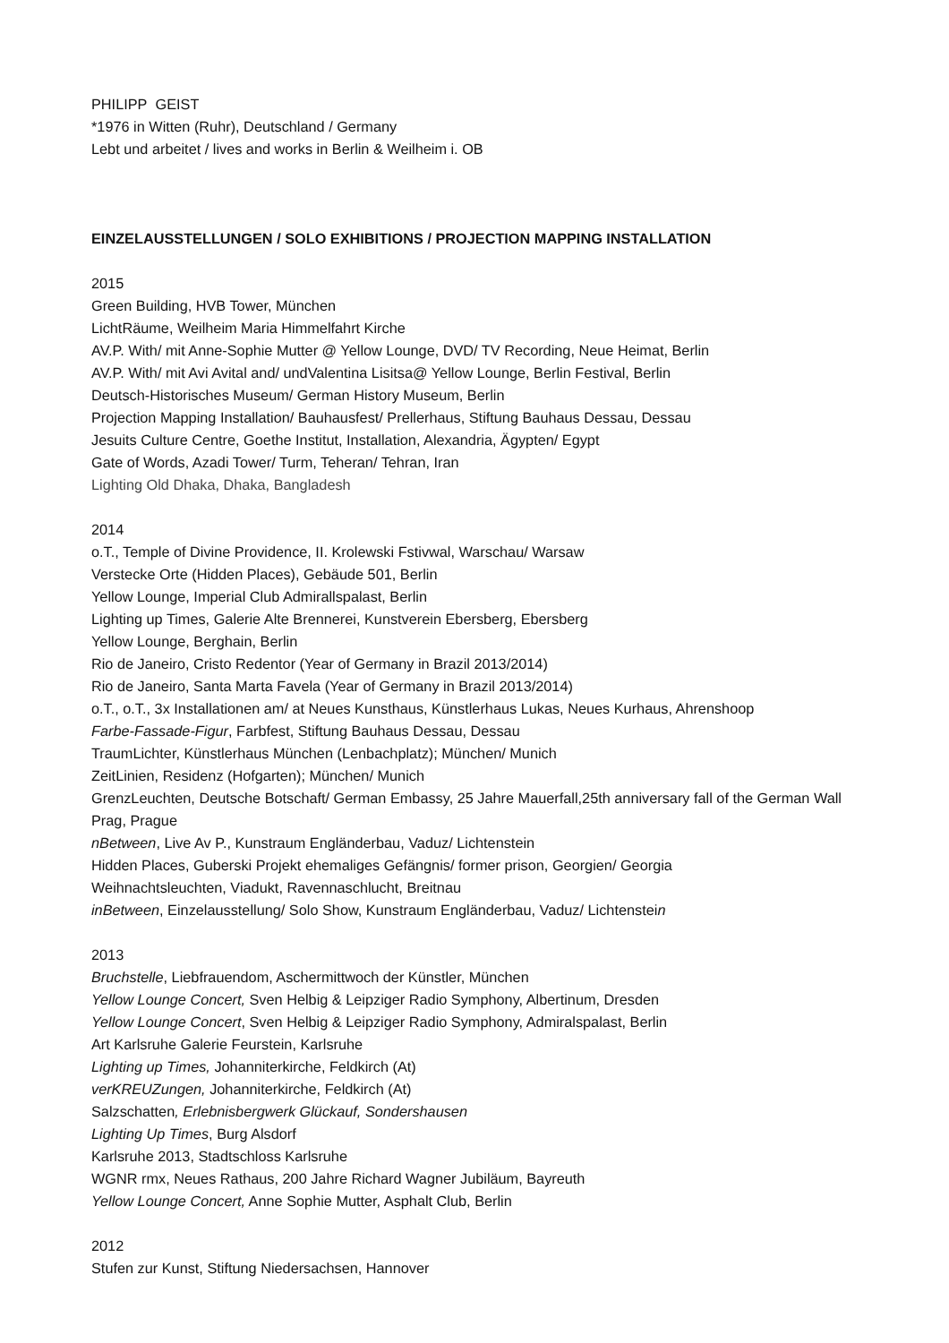PHILIPP GEIST
*1976 in Witten (Ruhr), Deutschland / Germany
Lebt und arbeitet / lives and works in Berlin & Weilheim i. OB
EINZELAUSSTELLUNGEN / SOLO EXHIBITIONS / PROJECTION MAPPING INSTALLATION
2015
Green Building, HVB Tower, München
LichtRäume, Weilheim Maria Himmelfahrt Kirche
AV.P. With/ mit Anne-Sophie Mutter @ Yellow Lounge, DVD/ TV Recording, Neue Heimat, Berlin
AV.P. With/ mit Avi Avital and/ undValentina Lisitsa@ Yellow Lounge, Berlin Festival, Berlin
Deutsch-Historisches Museum/ German History Museum, Berlin
Projection Mapping Installation/ Bauhausfest/ Prellerhaus, Stiftung Bauhaus Dessau, Dessau
Jesuits Culture Centre, Goethe Institut, Installation, Alexandria, Ägypten/ Egypt
Gate of Words, Azadi Tower/ Turm, Teheran/ Tehran, Iran
Lighting Old Dhaka, Dhaka, Bangladesh
2014
o.T., Temple of Divine Providence, II. Krolewski Fstivwal, Warschau/ Warsaw
Verstecke Orte (Hidden Places), Gebäude 501, Berlin
Yellow Lounge, Imperial Club Admirallspalast, Berlin
Lighting up Times, Galerie Alte Brennerei, Kunstverein Ebersberg, Ebersberg
Yellow Lounge, Berghain, Berlin
Rio de Janeiro, Cristo Redentor (Year of Germany in Brazil 2013/2014)
Rio de Janeiro, Santa Marta Favela (Year of Germany in Brazil 2013/2014)
o.T., o.T., 3x Installationen am/ at Neues Kunsthaus, Künstlerhaus Lukas, Neues Kurhaus, Ahrenshoop
Farbe-Fassade-Figur, Farbfest, Stiftung Bauhaus Dessau, Dessau
TraumLichter, Künstlerhaus München (Lenbachplatz); München/ Munich
ZeitLinien, Residenz (Hofgarten); München/ Munich
GrenzLeuchten, Deutsche Botschaft/ German Embassy, 25 Jahre Mauerfall,25th anniversary fall of the German Wall Prag, Prague
nBetween, Live Av P., Kunstraum Engländerbau, Vaduz/ Lichtenstein
Hidden Places, Guberski Projekt ehemaliges Gefängnis/ former prison, Georgien/ Georgia
Weihnachtsleuchten, Viadukt, Ravennaschlucht, Breitnau
inBetween, Einzelausstellung/ Solo Show, Kunstraum Engländerbau, Vaduz/ Lichtenstein
2013
Bruchstelle, Liebfrauendom, Aschermittwoch der Künstler, München
Yellow Lounge Concert, Sven Helbig & Leipziger Radio Symphony, Albertinum, Dresden
Yellow Lounge Concert, Sven Helbig & Leipziger Radio Symphony, Admiralspalast, Berlin
Art Karlsruhe Galerie Feurstein, Karlsruhe
Lighting up Times, Johanniterkirche, Feldkirch (At)
verKREUZungen, Johanniterkirche, Feldkirch (At)
Salzschatten, Erlebnisbergwerk Glückauf, Sondershausen
Lighting Up Times, Burg Alsdorf
Karlsruhe 2013, Stadtschloss Karlsruhe
WGNR rmx, Neues Rathaus, 200 Jahre Richard Wagner Jubiläum, Bayreuth
Yellow Lounge Concert, Anne Sophie Mutter, Asphalt Club, Berlin
2012
Stufen zur Kunst, Stiftung Niedersachsen, Hannover